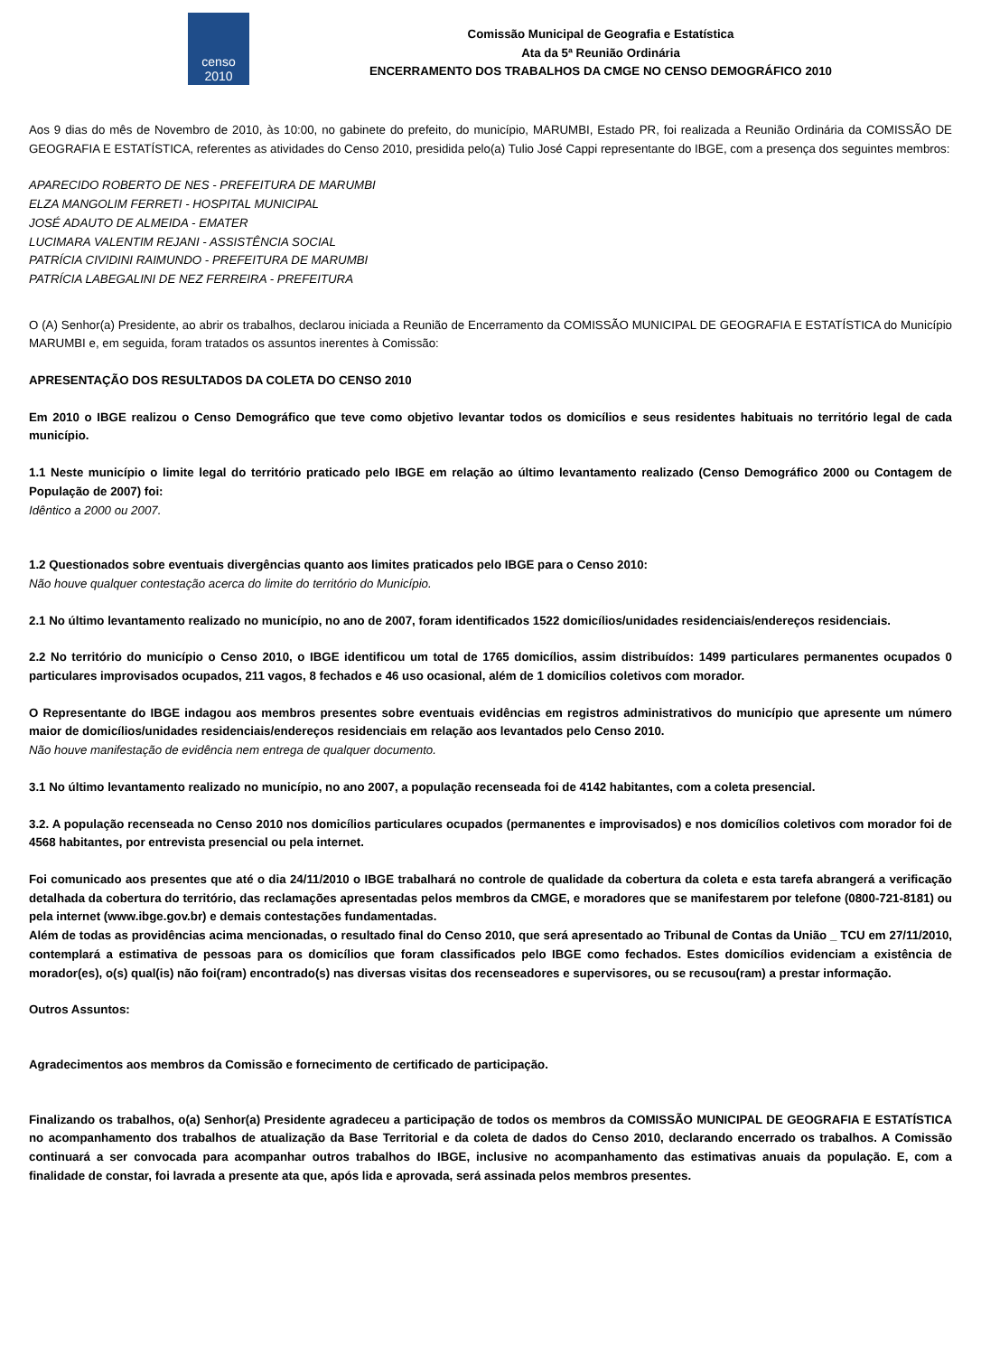censo
2010
Comissão Municipal de Geografia e Estatística
Ata da 5ª Reunião Ordinária
ENCERRAMENTO DOS TRABALHOS DA CMGE NO CENSO DEMOGRÁFICO 2010
Aos 9 dias do mês de Novembro de 2010, às 10:00, no gabinete do prefeito, do município, MARUMBI, Estado PR, foi realizada a Reunião Ordinária da COMISSÃO DE GEOGRAFIA E ESTATÍSTICA, referentes as atividades do Censo 2010, presidida pelo(a) Tulio José Cappi representante do IBGE, com a presença dos seguintes membros:
APARECIDO ROBERTO DE NES - PREFEITURA DE MARUMBI
ELZA MANGOLIM FERRETI - HOSPITAL MUNICIPAL
JOSÉ ADAUTO DE ALMEIDA - EMATER
LUCIMARA VALENTIM REJANI - ASSISTÊNCIA SOCIAL
PATRÍCIA CIVIDINI RAIMUNDO - PREFEITURA DE MARUMBI
PATRÍCIA LABEGALINI DE NEZ FERREIRA - PREFEITURA
O (A) Senhor(a) Presidente, ao abrir os trabalhos, declarou iniciada a Reunião de Encerramento da COMISSÃO MUNICIPAL DE GEOGRAFIA E ESTATÍSTICA do Município MARUMBI e, em seguida, foram tratados os assuntos inerentes à Comissão:
APRESENTAÇÃO DOS RESULTADOS DA COLETA DO CENSO 2010
Em 2010 o IBGE realizou o Censo Demográfico que teve como objetivo levantar todos os domicílios e seus residentes habituais no território legal de cada município.
1.1 Neste município o limite legal do território praticado pelo IBGE em relação ao último levantamento realizado (Censo Demográfico 2000 ou Contagem de População de 2007) foi:
Idêntico a 2000 ou 2007.
1.2 Questionados sobre eventuais divergências quanto aos limites praticados pelo IBGE para o Censo 2010:
Não houve qualquer contestação acerca do limite do território do Município.
2.1 No último levantamento realizado no município, no ano de 2007, foram identificados 1522 domicílios/unidades residenciais/endereços residenciais.
2.2 No território do município o Censo 2010, o IBGE identificou um total de 1765 domicílios, assim distribuídos: 1499 particulares permanentes ocupados 0 particulares improvisados ocupados, 211 vagos, 8 fechados e 46 uso ocasional, além de 1 domicílios coletivos com morador.
O Representante do IBGE indagou aos membros presentes sobre eventuais evidências em registros administrativos do município que apresente um número maior de domicílios/unidades residenciais/endereços residenciais em relação aos levantados pelo Censo 2010.
Não houve manifestação de evidência nem entrega de qualquer documento.
3.1 No último levantamento realizado no município, no ano 2007, a população recenseada foi de 4142 habitantes, com a coleta presencial.
3.2. A população recenseada no Censo 2010 nos domicílios particulares ocupados (permanentes e improvisados) e nos domicílios coletivos com morador foi de 4568 habitantes, por entrevista presencial ou pela internet.
Foi comunicado aos presentes que até o dia 24/11/2010 o IBGE trabalhará no controle de qualidade da cobertura da coleta e esta tarefa abrangerá a verificação detalhada da cobertura do território, das reclamações apresentadas pelos membros da CMGE, e moradores que se manifestarem por telefone (0800-721-8181) ou pela internet (www.ibge.gov.br) e demais contestações fundamentadas.
Além de todas as providências acima mencionadas, o resultado final do Censo 2010, que será apresentado ao Tribunal de Contas da União _ TCU em 27/11/2010, contemplará a estimativa de pessoas para os domicílios que foram classificados pelo IBGE como fechados. Estes domicílios evidenciam a existência de morador(es), o(s) qual(is) não foi(ram) encontrado(s) nas diversas visitas dos recenseadores e supervisores, ou se recusou(ram) a prestar informação.
Outros Assuntos:
Agradecimentos aos membros da Comissão e fornecimento de certificado de participação.
Finalizando os trabalhos, o(a) Senhor(a) Presidente agradeceu a participação de todos os membros da COMISSÃO MUNICIPAL DE GEOGRAFIA E ESTATÍSTICA no acompanhamento dos trabalhos de atualização da Base Territorial e da coleta de dados do Censo 2010, declarando encerrado os trabalhos. A Comissão continuará a ser convocada para acompanhar outros trabalhos do IBGE, inclusive no acompanhamento das estimativas anuais da população. E, com a finalidade de constar, foi lavrada a presente ata que, após lida e aprovada, será assinada pelos membros presentes.